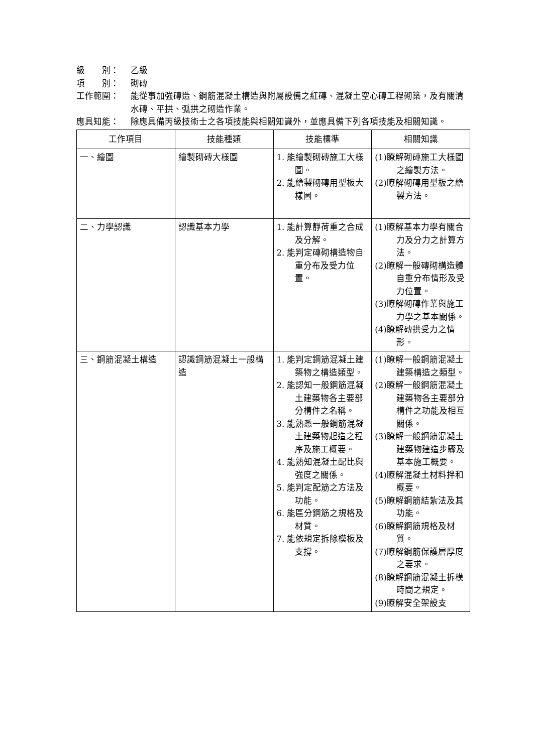級　　別： 乙級
項　　別： 砌磚
工作範圍： 能從事加強磚造、鋼筋混凝土構造與附屬設備之紅磚、混凝土空心磚工程砌築，及有關清水磚、平拱、弧拱之砌造作業。
應具知能： 除應具備丙級技術士之各項技能與相關知識外，並應具備下列各項技能及相關知識。
| 工作項目 | 技能種類 | 技能標準 | 相關知識 |
| --- | --- | --- | --- |
| 一、繪圖 | 繪製砌磚大樣圖 | 1. 能繪製砌磚施工大樣圖。 2. 能繪製砌磚用型板大樣圖。 | (1)瞭解砌磚施工大樣圖之繪製方法。 (2)瞭解砌磚用型板之繪製方法。 |
| 二、力學認識 | 認識基本力學 | 1. 能計算靜荷重之合成及分解。 2. 能判定磚砌構造物自重分布及受力位置。 | (1)瞭解基本力學有關合力及分力之計算方法。 (2)瞭解一般磚砌構造體自重分布情形及受力位置。 (3)瞭解砌磚作業與施工力學之基本關係。 (4)瞭解磚拱受力之情形。 |
| 三、鋼筋混凝土構造 | 認識鋼筋混凝土一般構造 | 1. 能判定鋼筋混凝土建築物之構造類型。 2. 能認知一般鋼筋混凝土建築物各主要部分構件之名稱。 3. 能熟悉一般鋼筋混凝土建築物起造之程序及施工概要。 4. 能熟知混凝土配比與強度之關係。 5. 能判定配筋之方法及功能。 6. 能區分鋼筋之規格及材質。 7. 能依規定拆除模板及支撐。 | (1)瞭解一般鋼筋混凝土建築構造之類型。 (2)瞭解一般鋼筋混凝土建築物各主要部分構件之功能及相互關係。 (3)瞭解一般鋼筋混凝土建築物建造步驟及基本施工概要。 (4)瞭解混凝土材料拌和概要。 (5)瞭解鋼筋結紮法及其功能。 (6)瞭解鋼筋規格及材質。 (7)瞭解鋼筋保護層厚度之要求。 (8)瞭解鋼筋混凝土拆模時間之規定。 (9)瞭解安全架設支 |